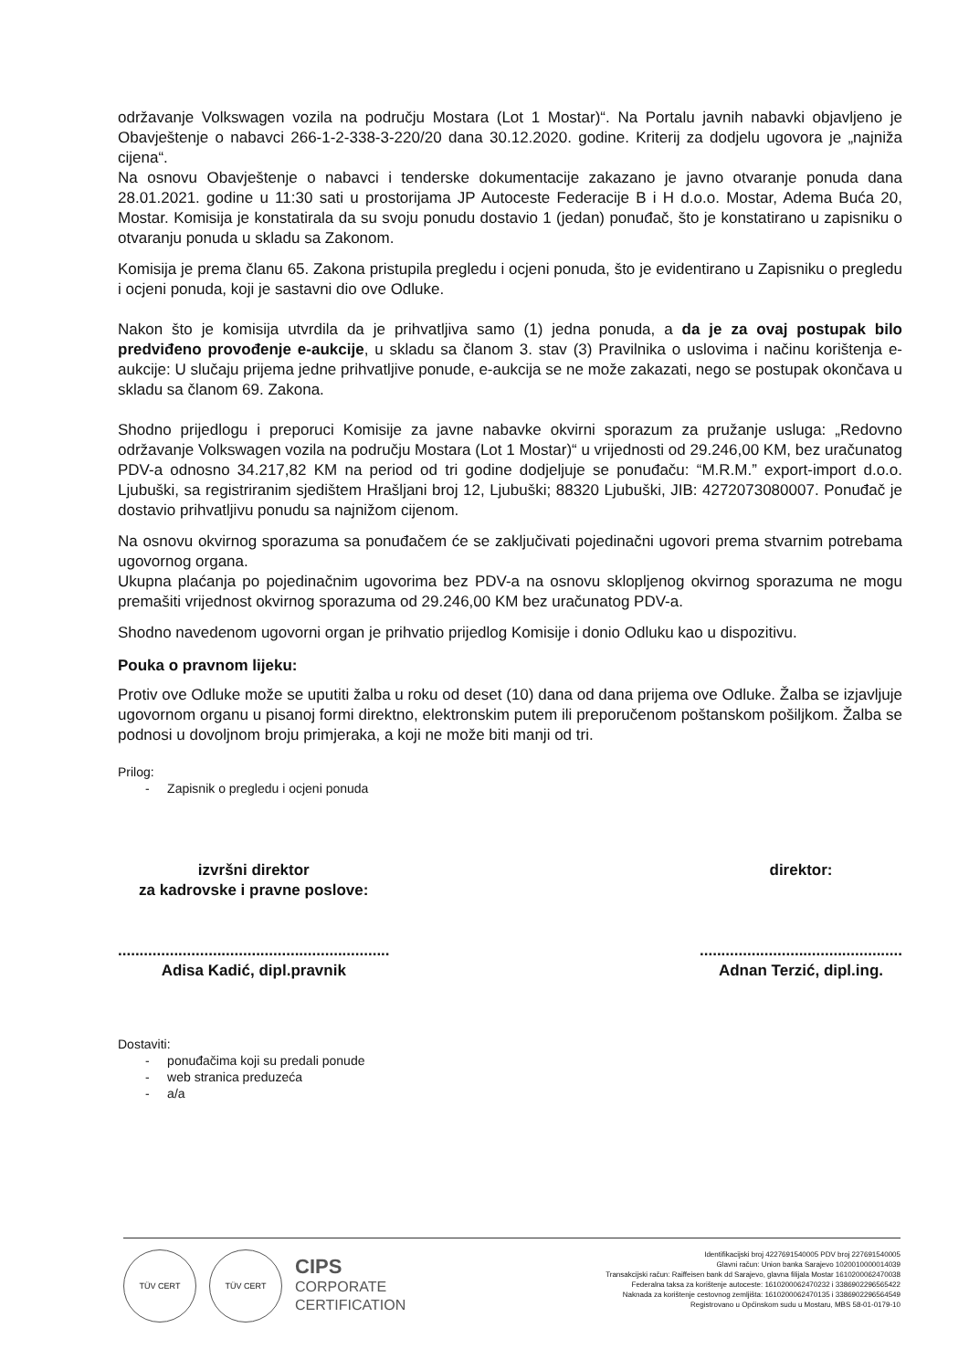održavanje Volkswagen vozila na području Mostara (Lot 1 Mostar)“. Na Portalu javnih nabavki objavljeno je Obavještenje o nabavci 266-1-2-338-3-220/20 dana 30.12.2020. godine. Kriterij za dodjelu ugovora je „najniža cijena“.
Na osnovu Obavještenje o nabavci i tenderske dokumentacije zakazano je javno otvaranje ponuda dana 28.01.2021. godine u 11:30 sati u prostorijama JP Autoceste Federacije B i H d.o.o. Mostar, Adema Buća 20, Mostar. Komisija je konstatirala da su svoju ponudu dostavio 1 (jedan) ponuđač, što je konstatirano u zapisniku o otvaranju ponuda u skladu sa Zakonom.
Komisija je prema članu 65. Zakona pristupila pregledu i ocjeni ponuda, što je evidentirano u Zapisniku o pregledu i ocjeni ponuda, koji je sastavni dio ove Odluke.
Nakon što je komisija utvrdila da je prihvatljiva samo (1) jedna ponuda, a da je za ovaj postupak bilo predviđeno provođenje e-aukcije, u skladu sa članom 3. stav (3) Pravilnika o uslovima i načinu korištenja e-aukcije: U slučaju prijema jedne prihvatljive ponude, e-aukcija se ne može zakazati, nego se postupak okončava u skladu sa članom 69. Zakona.
Shodno prijedlogu i preporuci Komisije za javne nabavke okvirni sporazum za pružanje usluga: „Redovno održavanje Volkswagen vozila na području Mostara (Lot 1 Mostar)“ u vrijednosti od 29.246,00 KM, bez uračunatog PDV-a odnosno 34.217,82 KM na period od tri godine dodjeljuje se ponuđaču: “M.R.M.” export-import d.o.o. Ljubuški, sa registriranim sjedištem Hrašljani broj 12, Ljubuški; 88320 Ljubuški, JIB: 4272073080007. Ponuđač je dostavio prihvatljivu ponudu sa najnižom cijenom.
Na osnovu okvirnog sporazuma sa ponuđačem će se zaključivati pojedinačni ugovori prema stvarnim potrebama ugovornog organa.
Ukupna plaćanja po pojedinačnim ugovorima bez PDV-a na osnovu sklopljenog okvirnog sporazuma ne mogu premašiti vrijednost okvirnog sporazuma od 29.246,00 KM bez uračunatog PDV-a.
Shodno navedenom ugovorni organ je prihvatio prijedlog Komisije i donio Odluku kao u dispozitivu.
Pouka o pravnom lijeku:
Protiv ove Odluke može se uputiti žalba u roku od deset (10) dana od dana prijema ove Odluke. Žalba se izjavljuje ugovornom organu u pisanoj formi direktno, elektronskim putem ili preporučenom poštanskom pošiljkom. Žalba se podnosi u dovoljnom broju primjeraka, a koji ne može biti manji od tri.
Prilog:
- Zapisnik o pregledu i ocjeni ponuda
izvršni direktor
za kadrovske i pravne poslove:
...............................................................
Adisa Kadić, dipl.pravnik
direktor:
...............................................
Adnan Terzić, dipl.ing.
Dostaviti:
- ponuđačima koji su predali ponude
- web stranica preduzeća
- a/a
TÜV CERT TÜV CERT
CIPS
CORPORATE
CERTIFICATION
Identifikacijski broj 4227691540005 PDV broj 227691540005
Glavni račun: Union banka Sarajevo 1020010000014039
Transakcijski račun: Raiffeisen bank dd Sarajevo, glavna filijala Mostar 1610200062470038
Federalna taksa za korištenje autoceste: 1610200062470232 i 3386902296565422
Naknada za korištenje cestovnog zemljišta: 1610200062470135 i 3386902296564549
Registrovano u Općinskom sudu u Mostaru, MBS 58-01-0179-10